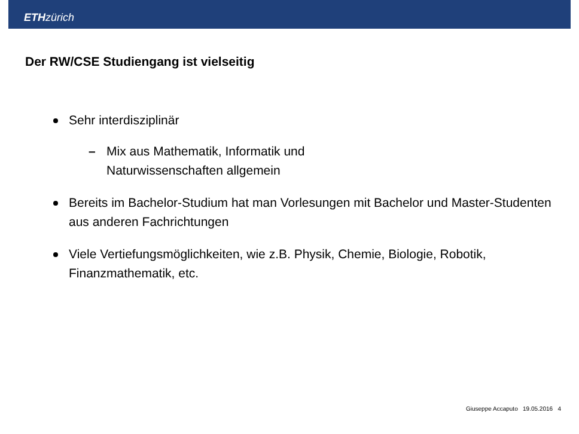ETH zürich
Der RW/CSE Studiengang ist vielseitig
Sehr interdisziplinär
– Mix aus Mathematik, Informatik und Naturwissenschaften allgemein
Bereits im Bachelor-Studium hat man Vorlesungen mit Bachelor und Master-Studenten aus anderen Fachrichtungen
Viele Vertiefungsmöglichkeiten, wie z.B. Physik, Chemie, Biologie, Robotik, Finanzmathematik, etc.
Giuseppe Accaputo 19.05.2016 4